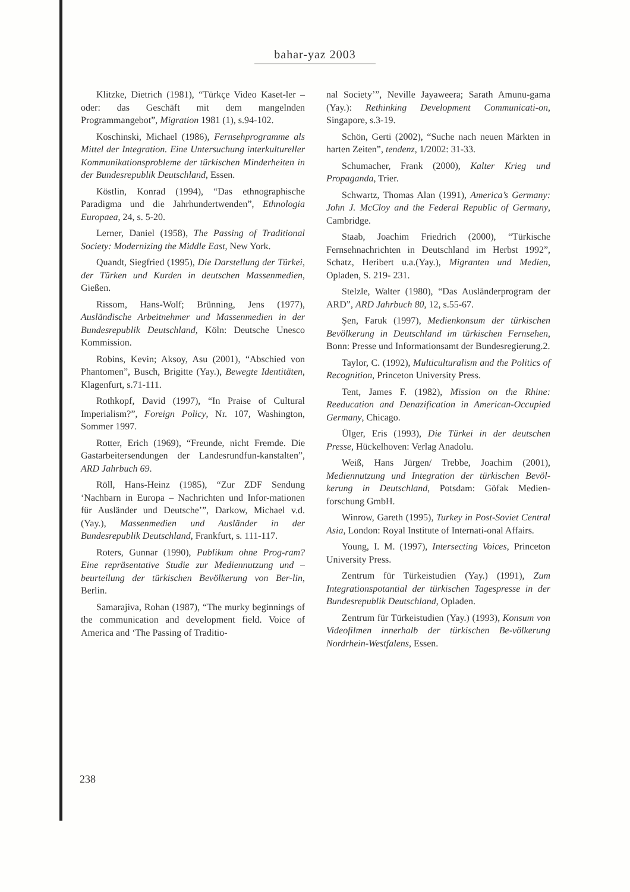bahar-yaz 2003
Klitzke, Dietrich (1981), “Türkçe Video Kaset-ler – oder: das Geschäft mit dem mangelnden Programmangebot”, Migration 1981 (1), s.94-102.
Koschinski, Michael (1986), Fernsehprogramme als Mittel der Integration. Eine Untersuchung interkultureller Kommunikationsprobleme der türkischen Minderheiten in der Bundesrepublik Deutschland, Essen.
Köstlin, Konrad (1994), “Das ethnographische Paradigma und die Jahrhundertwenden”, Ethnologia Europaea, 24, s. 5-20.
Lerner, Daniel (1958), The Passing of Traditional Society: Modernizing the Middle East, New York.
Quandt, Siegfried (1995), Die Darstellung der Türkei, der Türken und Kurden in deutschen Massenmedien, Gießen.
Rissom, Hans-Wolf; Brünning, Jens (1977), Ausländische Arbeitnehmer und Massenmedien in der Bundesrepublik Deutschland, Köln: Deutsche Unesco Kommission.
Robins, Kevin; Aksoy, Asu (2001), “Abschied von Phantomen”, Busch, Brigitte (Yay.), Bewegte Identitäten, Klagenfurt, s.71-111.
Rothkopf, David (1997), “In Praise of Cultural Imperialism?”, Foreign Policy, Nr. 107, Washington, Sommer 1997.
Rotter, Erich (1969), “Freunde, nicht Fremde. Die Gastarbeitersendungen der Landesrundfun-kanstalten”, ARD Jahrbuch 69.
Röll, Hans-Heinz (1985), “Zur ZDF Sendung ‘Nachbarn in Europa – Nachrichten und Infor-mationen für Ausländer und Deutsche’”, Darkow, Michael v.d.(Yay.), Massenmedien und Ausländer in der Bundesrepublik Deutschland, Frankfurt, s. 111-117.
Roters, Gunnar (1990), Publikum ohne Prog-ram? Eine repräsentative Studie zur Mediennutzung und – beurteilung der türkischen Bevölkerung von Ber-lin, Berlin.
Samarajiva, Rohan (1987), “The murky beginnings of the communication and development field. Voice of America and ‘The Passing of Traditio-
nal Society’”, Neville Jayaweera; Sarath Amunu-gama (Yay.): Rethinking Development Communicati-on, Singapore, s.3-19.
Schön, Gerti (2002), “Suche nach neuen Märkten in harten Zeiten”, tendenz, 1/2002: 31-33.
Schumacher, Frank (2000), Kalter Krieg und Propaganda, Trier.
Schwartz, Thomas Alan (1991), America’s Germany: John J. McCloy and the Federal Republic of Germany, Cambridge.
Staab, Joachim Friedrich (2000), “Türkische Fernsehnachrichten in Deutschland im Herbst 1992”, Schatz, Heribert u.a.(Yay.), Migranten und Medien, Opladen, S. 219- 231.
Stelzle, Walter (1980), “Das Ausländerprogram der ARD”, ARD Jahrbuch 80, 12, s.55-67.
Şen, Faruk (1997), Medienkonsum der türkischen Bevölkerung in Deutschland im türkischen Fernsehen, Bonn: Presse und Informationsamt der Bundesregierung.2.
Taylor, C. (1992), Multiculturalism and the Politics of Recognition, Princeton University Press.
Tent, James F. (1982), Mission on the Rhine: Reeducation and Denazification in American-Occupied Germany, Chicago.
Ülger, Eris (1993), Die Türkei in der deutschen Presse, Hückelhoven: Verlag Anadolu.
Weiß, Hans Jürgen/ Trebbe, Joachim (2001), Mediennutzung und Integration der türkischen Bevöl-kerung in Deutschland, Potsdam: Göfak Medien-forschung GmbH.
Winrow, Gareth (1995), Turkey in Post-Soviet Central Asia, London: Royal Institute of Internati-onal Affairs.
Young, I. M. (1997), Intersecting Voices, Princeton University Press.
Zentrum für Türkeistudien (Yay.) (1991), Zum Integrationspotantial der türkischen Tagespresse in der Bundesrepublik Deutschland, Opladen.
Zentrum für Türkeistudien (Yay.) (1993), Konsum von Videofilmen innerhalb der türkischen Be-völkerung Nordrhein-Westfalens, Essen.
238